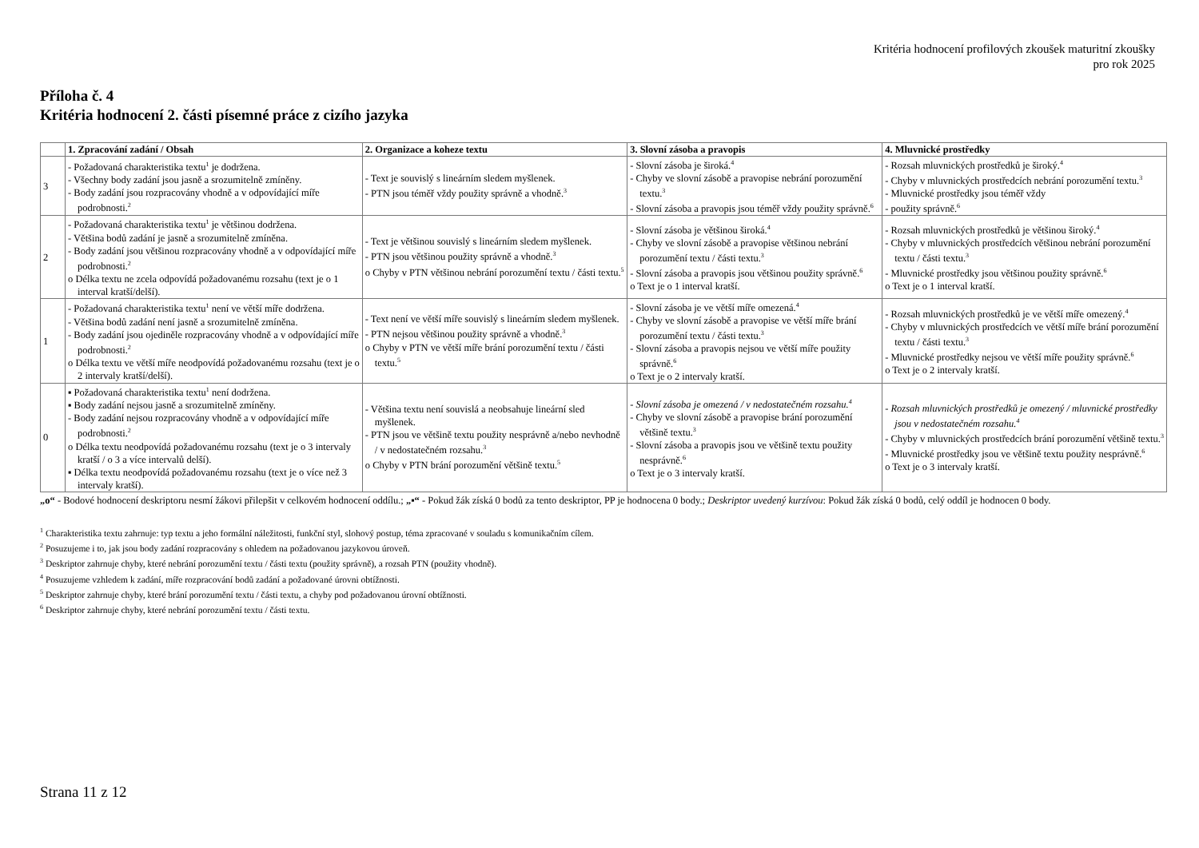Kritéria hodnocení profilových zkoušek maturitní zkoušky
pro rok 2025
Příloha č. 4
Kritéria hodnocení 2. části písemné práce z cizího jazyka
| | 1. Zpracování zadání / Obsah | 2. Organizace a koheze textu | 3. Slovní zásoba a pravopis | 4. Mluvnické prostředky |
| --- | --- | --- | --- | --- |
| 3 | - Požadovaná charakteristika textu<sup>1</sup> je dodržena. - Všechny body zadání jsou jasně a srozumitelně zmíněny. - Body zadání jsou rozpracovány vhodně a v odpovídající míře podrobnosti.<sup>2</sup> | - Text je souvislý s lineárním sledem myšlenek. - PTN jsou téměř vždy použity správně a vhodně.<sup>3</sup> | - Slovní zásoba je široká.<sup>4</sup> - Chyby ve slovní zásobě a pravopise nebrání porozumění textu.<sup>3</sup> - Slovní zásoba a pravopis jsou téměř vždy použity správně.<sup>6</sup> | - Rozsah mluvnických prostředků je široký.<sup>4</sup> - Chyby v mluvnických prostředcích nebrání porozumění textu.<sup>3</sup> - Mluvnické prostředky jsou téměř vždy - použity správně.<sup>6</sup> |
| 2 | - Požadovaná charakteristika textu<sup>1</sup> je většinou dodržena. - Většina bodů zadání je jasně a srozumitelně zmíněna. - Body zadání jsou většinou rozpracovány vhodně a v odpovídající míře podrobnosti.<sup>2</sup> o Délka textu ne zcela odpovídá požadovanému rozsahu (text je o 1 interval kratší/delší). | - Text je většinou souvislý s lineárním sledem myšlenek. - PTN jsou většinou použity správně a vhodně.<sup>3</sup> o Chyby v PTN většinou nebrání porozumění textu / části textu.<sup>5</sup> | - Slovní zásoba je většinou široká.<sup>4</sup> - Chyby ve slovní zásobě a pravopise většinou nebrání porozumění textu / části textu.<sup>3</sup> - Slovní zásoba a pravopis jsou většinou použity správně.<sup>6</sup> o Text je o 1 interval kratší. | - Rozsah mluvnických prostředků je většinou široký.<sup>4</sup> - Chyby v mluvnických prostředcích většinou nebrání porozumění textu / části textu.<sup>3</sup> - Mluvnické prostředky jsou většinou použity správně.<sup>6</sup> o Text je o 1 interval kratší. |
| 1 | - Požadovaná charakteristika textu<sup>1</sup> není ve větší míře dodržena. - Většina bodů zadání není jasně a srozumitelně zmíněna. - Body zadání jsou ojediněle rozpracovány vhodně a v odpovídající míře podrobnosti.<sup>2</sup> o Délka textu ve větší míře neodpovídá požadovanému rozsahu (text je o 2 intervaly kratší/delší). | - Text není ve větší míře souvislý s lineárním sledem myšlenek. - PTN nejsou většinou použity správně a vhodně.<sup>3</sup> o Chyby v PTN ve větší míře brání porozumění textu / části textu.<sup>5</sup> | - Slovní zásoba je ve větší míře omezená.<sup>4</sup> - Chyby ve slovní zásobě a pravopise ve větší míře brání porozumění textu / části textu.<sup>3</sup> - Slovní zásoba a pravopis nejsou ve větší míře použity správně.<sup>6</sup> o Text je o 2 intervaly kratší. | - Rozsah mluvnických prostředků je ve větší míře omezený.<sup>4</sup> - Chyby v mluvnických prostředcích ve větší míře brání porozumění textu / části textu.<sup>3</sup> - Mluvnické prostředky nejsou ve větší míře použity správně.<sup>6</sup> o Text je o 2 intervaly kratší. |
| 0 | ▪ Požadovaná charakteristika textu<sup>1</sup> není dodržena. ▪ Body zadání nejsou jasně a srozumitelně zmíněny. - Body zadání nejsou rozpracovány vhodně a v odpovídající míře podrobnosti.<sup>2</sup> o Délka textu neodpovídá požadovanému rozsahu (text je o 3 intervaly kratší / o 3 a více intervalů delší). ▪ Délka textu neodpovídá požadovanému rozsahu (text je o více než 3 intervaly kratší). | - Většina textu není souvislá a neobsahuje lineární sled myšlenek. - PTN jsou ve většině textu použity nesprávně a/nebo nevhodně / v nedostatečném rozsahu.<sup>3</sup> o Chyby v PTN brání porozumění většině textu.<sup>5</sup> | - Slovní zásoba je omezená / v nedostatečném rozsahu.<sup>4</sup> - Chyby ve slovní zásobě a pravopise brání porozumění většině textu.<sup>3</sup> - Slovní zásoba a pravopis jsou ve většině textu použity nesprávně.<sup>6</sup> o Text je o 3 intervaly kratší. | - Rozsah mluvnických prostředků je omezený / mluvnické prostředky jsou v nedostatečném rozsahu.<sup>4</sup> - Chyby v mluvnických prostředcích brání porozumění většině textu.<sup>3</sup> - Mluvnické prostředky jsou ve většině textu použity nesprávně.<sup>6</sup> o Text je o 3 intervaly kratší. |
„o“ - Bodové hodnocení deskriptoru nesmí žákovi přilepšit v celkovém hodnocení oddílu.; „▪“ - Pokud žák získá 0 bodů za tento deskriptor, PP je hodnocena 0 body.; Deskriptor uvedený kurzívou: Pokud žák získá 0 bodů, celý oddíl je hodnocen 0 body.
<sup>1</sup> Charakteristika textu zahrnuje: typ textu a jeho formální náležitosti, funkční styl, slohový postup, téma zpracované v souladu s komunikačním cílem.
<sup>2</sup> Posuzujeme i to, jak jsou body zadání rozpracovány s ohledem na požadovanou jazykovou úroveň.
<sup>3</sup> Deskriptor zahrnuje chyby, které nebrání porozumění textu / části textu (použity správně), a rozsah PTN (použity vhodně).
<sup>4</sup> Posuzujeme vzhledem k zadání, míře rozpracování bodů zadání a požadované úrovni obtížnosti.
<sup>5</sup> Deskriptor zahrnuje chyby, které brání porozumění textu / části textu, a chyby pod požadovanou úrovní obtížnosti.
<sup>6</sup> Deskriptor zahrnuje chyby, které nebrání porozumění textu / části textu.
Strana 11 z 12